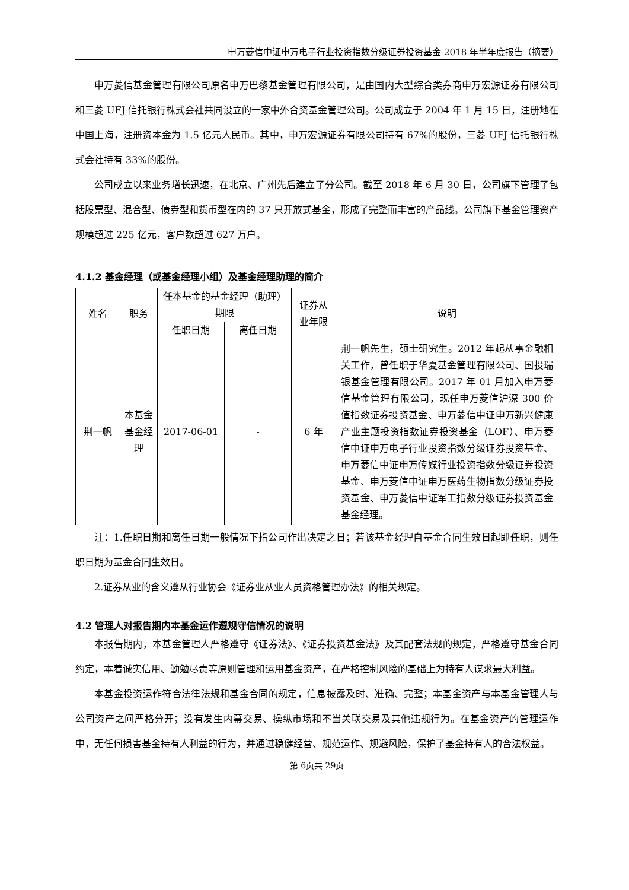申万菱信中证申万电子行业投资指数分级证券投资基金 2018 年半年度报告（摘要）
申万菱信基金管理有限公司原名申万巴黎基金管理有限公司，是由国内大型综合类券商申万宏源证券有限公司和三菱 UFJ 信托银行株式会社共同设立的一家中外合资基金管理公司。公司成立于 2004 年 1 月 15 日，注册地在中国上海，注册资本金为 1.5 亿元人民币。其中，申万宏源证券有限公司持有 67%的股份，三菱 UFJ 信托银行株式会社持有 33%的股份。
公司成立以来业务增长迅速，在北京、广州先后建立了分公司。截至 2018 年 6 月 30 日，公司旗下管理了包括股票型、混合型、债券型和货币型在内的 37 只开放式基金，形成了完整而丰富的产品线。公司旗下基金管理资产规模超过 225 亿元，客户数超过 627 万户。
4.1.2 基金经理（或基金经理小组）及基金经理助理的简介
| 姓名 | 职务 | 任本基金的基金经理（助理）期限 | | 证券从业年限 | 说明 |
| --- | --- | --- | --- | --- | --- |
| | | 任职日期 | 离任日期 | | |
| 荆一帆 | 本基金基金经理 | 2017-06-01 | - | 6 年 | 荆一帆先生，硕士研究生。2012 年起从事金融相关工作，曾任职于华夏基金管理有限公司、国投瑞银基金管理有限公司。2017 年 01 月加入申万菱信基金管理有限公司，现任申万菱信沪深 300 价值指数证券投资基金、申万菱信中证申万新兴健康产业主题投资指数证券投资基金（LOF）、申万菱信中证申万电子行业投资指数分级证券投资基金、申万菱信中证申万传媒行业投资指数分级证券投资基金、申万菱信中证申万医药生物指数分级证券投资基金、申万菱信中证军工指数分级证券投资基金基金经理。 |
注：1.任职日期和离任日期一般情况下指公司作出决定之日；若该基金经理自基金合同生效日起即任职，则任职日期为基金合同生效日。
2.证券从业的含义遵从行业协会《证券业从业人员资格管理办法》的相关规定。
4.2 管理人对报告期内本基金运作遵规守信情况的说明
本报告期内，本基金管理人严格遵守《证券法》、《证券投资基金法》及其配套法规的规定，严格遵守基金合同约定，本着诚实信用、勤勉尽责等原则管理和运用基金资产，在严格控制风险的基础上为持有人谋求最大利益。
本基金投资运作符合法律法规和基金合同的规定，信息披露及时、准确、完整；本基金资产与本基金管理人与公司资产之间严格分开；没有发生内幕交易、操纵市场和不当关联交易及其他违规行为。在基金资产的管理运作中，无任何损害基金持有人利益的行为，并通过稳健经营、规范运作、规避风险，保护了基金持有人的合法权益。
第 6页共 29页